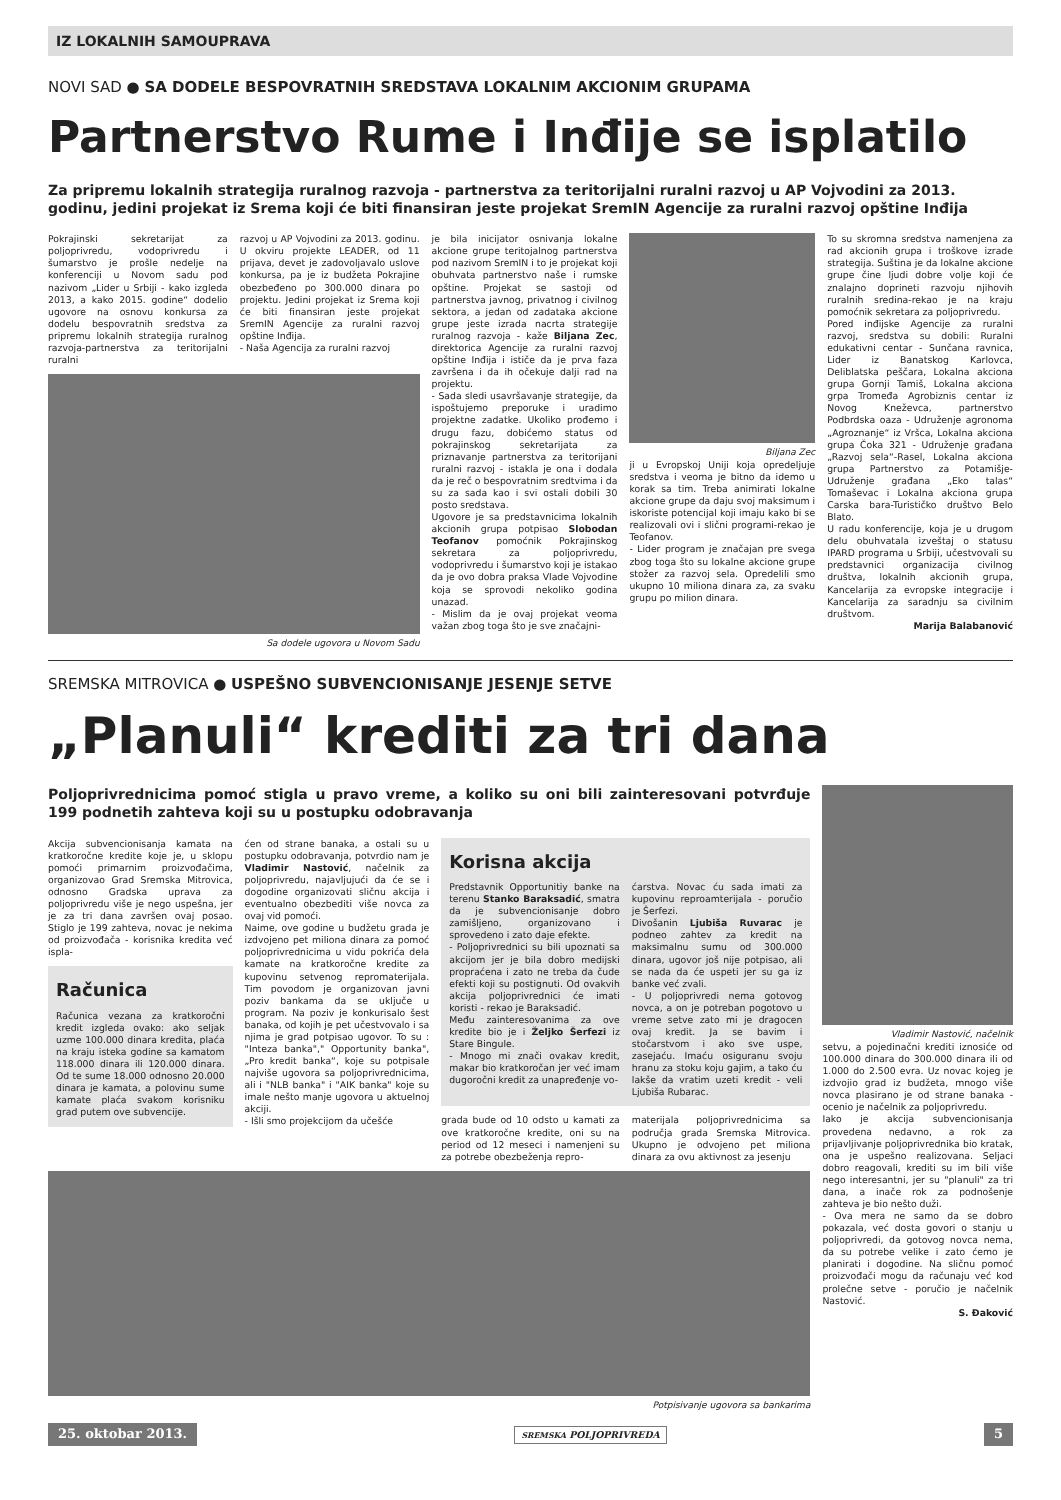IZ LOKALNIH SAMOUPRAVA
NOVI SAD ● SA DODELE BESPOVRATNIH SREDSTAVA LOKALNIM AKCIONIM GRUPAMA
Partnerstvo Rume i Inđije se isplatilo
Za pripremu lokalnih strategija ruralnog razvoja - partnerstva za teritorijalni ruralni razvoj u AP Vojvodini za 2013. godinu, jedini projekat iz Srema koji će biti finansiran jeste projekat SremIN Agencije za ruralni razvoj opštine Inđija
Pokrajinski sekretarijat za poljoprivredu, vodoprivredu i šumarstvo je prošle nedelje na konferenciji u Novom sadu pod nazivom „Lider u Srbiji - kako izgleda 2013, a kako 2015. godine“ dodelio ugovore na osnovu konkursa za dodelu bespovratnih sredstva za pripremu lokalnih strategija ruralnog razvoja-partnerstva za teritorijalni ruralni
razvoj u AP Vojvodini za 2013. godinu. U okviru projekte LEADER, od 11 prijava, devet je zadovoljavalo uslove konkursa, pa je iz budžeta Pokrajine obezbeđeno po 300.000 dinara po projektu. Jedini projekat iz Srema koji će biti finansiran jeste projekat SremIN Agencije za ruralni razvoj opštine Inđija.
- Naša Agencija za ruralni razvoj
Sa dodele ugovora u Novom Sadu
je bila inicijator osnivanja lokalne akcione grupe teritojalnog partnerstva pod nazivom SremIN i to je projekat koji obuhvata partnerstvo naše i rumske opštine. Projekat se sastoji od partnerstva javnog, privatnog i civilnog sektora, a jedan od zadataka akcione grupe jeste izrada nacrta strategije ruralnog razvoja - kaže Biljana Zec, direktorica Agencije za ruralni razvoj opštine Inđija i ističe da je prva faza završena i da ih očekuje dalji rad na projektu.
- Sada sledi usavršavanje strategije, da ispoštujemo preporuke i uradimo projektne zadatke. Ukoliko prođemo i drugu fazu, dobićemo status od pokrajinskog sekretarijata za priznavanje partnerstva za teritorijani ruralni razvoj - istakla je ona i dodala da je reč o bespovratnim sredtvima i da su za sada kao i svi ostali dobili 30 posto sredstava.
Ugovore je sa predstavnicima lokalnih akcionih grupa potpisao Slobodan Teofanov pomoćnik Pokrajinskog sekretara za poljoprivredu, vodoprivredu i šumarstvo koji je istakao da je ovo dobra praksa Vlade Vojvodine koja se sprovodi nekoliko godina unazad.
- Mislim da je ovaj projekat veoma važan zbog toga što je sve značajni-
Biljana Zec
ji u Evropskoj Uniji koja opredeljuje sredstva i veoma je bitno da idemo u korak sa tim. Treba animirati lokalne akcione grupe da daju svoj maksimum i iskoriste potencijal koji imaju kako bi se realizovali ovi i slični programi-rekao je Teofanov.
- Lider program je značajan pre svega zbog toga što su lokalne akcione grupe stožer za razvoj sela. Opredelili smo ukupno 10 miliona dinara za, za svaku grupu po milion dinara.
To su skromna sredstva namenjena za rad akcionih grupa i troškove izrade strategija. Suština je da lokalne akcione grupe čine ljudi dobre volje koji će znalajno doprineti razvoju njihovih ruralnih sredina-rekao je na kraju pomoćnik sekretara za poljoprivredu.
Pored inđijske Agencije za ruralni razvoj, sredstva su dobili: Ruralni edukativni centar - Sunčana ravnica, Lider iz Banatskog Karlovca, Deliblatska peščara, Lokalna akciona grupa Gornji Tamiš, Lokalna akciona grpa Tromeđa Agrobiznis centar iz Novog Kneževca, partnerstvo Podbrdska oaza - Udruženje agronoma „Agroznanje“ iz Vršca, Lokalna akciona grupa Čoka 321 - Udruženje građana „Razvoj sela“-Rasel, Lokalna akciona grupa Partnerstvo za Potamišje-Udruženje građana „Eko talas“ Tomaševac i Lokalna akciona grupa Carska bara-Turističko društvo Belo Blato.
U radu konferencije, koja je u drugom delu obuhvatala izveštaj o statusu IPARD programa u Srbiji, učestvovali su predstavnici organizacija civilnog društva, lokalnih akcionih grupa, Kancelarija za evropske integracije i Kancelarija za saradnju sa civilnim društvom.
Marija Balabanović
SREMSKA MITROVICA ● USPEŠNO SUBVENCIONISANJE JESENJE SETVE
„Planuli“ krediti za tri dana
Poljoprivrednicima pomoć stigla u pravo vreme, a koliko su oni bili zainteresovani potvrđuje 199 podnetih zahteva koji su u postupku odobravanja
Akcija subvencionisanja kamata na kratkoročne kredite koje je, u sklopu pomoći primarnim proizvođačima, organizovao Grad Sremska Mitrovica, odnosno Gradska uprava za poljoprivredu više je nego uspešna, jer je za tri dana završen ovaj posao. Stiglo je 199 zahteva, novac je nekima od proizvođača - korisnika kredita već ispla-
Računica
Računica vezana za kratkoročni kredit izgleda ovako: ako seljak uzme 100.000 dinara kredita, plaća na kraju isteka godine sa kamatom 118.000 dinara ili 120.000 dinara. Od te sume 18.000 odnosno 20.000 dinara je kamata, a polovinu sume kamate plaća svakom korisniku grad putem ove subvencije.
ćen od strane banaka, a ostali su u postupku odobravanja, potvrdio nam je Vladimir Nastović, načelnik za poljoprivredu, najavljujući da će se i dogodine organizovati sličnu akcija i eventualno obezbediti više novca za ovaj vid pomoći.
Naime, ove godine u budžetu grada je izdvojeno pet miliona dinara za pomoć poljoprivrednicima u vidu pokrića dela kamate na kratkoročne kredite za kupovinu setvenog repromaterijala. Tim povodom je organizovan javni poziv bankama da se uključe u program. Na poziv je konkurisalo šest banaka, od kojih je pet učestvovalo i sa njima je grad potpisao ugovor. To su : "Inteza banka"," Opportunity banka", „Pro kredit banka“, koje su potpisale najviše ugovora sa poljoprivrednicima, ali i "NLB banka" i "AIK banka" koje su imale nešto manje ugovora u aktuelnoj akciji.
- Išli smo projekcijom da učešće
Korisna akcija
Predstavnik Opportunitiy banke na terenu Stanko Baraksadić, smatra da je subvencionisanje dobro zamišljeno, organizovano i sprovedeno i zato daje efekte.
- Poljoprivrednici su bili upoznati sa akcijom jer je bila dobro medijski propraćena i zato ne treba da čude efekti koji su postignuti. Od ovakvih akcija poljoprivrednici će imati koristi - rekao je Baraksadić.
Među zainteresovanima za ove kredite bio je i Željko Šerfezi iz Stare Bingule.
- Mnogo mi znači ovakav kredit, makar bio kratkoročan jer već imam dugoročni kredit za unapređenje vo-
ćarstva. Novac ću sada imati za kupovinu reproamterijala - poručio je Šerfezi.
Divošanin Ljubiša Ruvarac je podneo zahtev za kredit na maksimalnu sumu od 300.000 dinara, ugovor još nije potpisao, ali se nada da će uspeti jer su ga iz banke već zvali.
- U poljoprivredi nema gotovog novca, a on je potreban pogotovo u vreme setve zato mi je dragocen ovaj kredit. Ja se bavim i stočarstvom i ako sve uspe, zasejaću. Imaću osiguranu svoju hranu za stoku koju gajim, a tako ću lakše da vratim uzeti kredit - veli Ljubiša Rubarac.
grada bude od 10 odsto u kamati za ove kratkoročne kredite, oni su na period od 12 meseci i namenjeni su za potrebe obezbeženja repro-
materijala poljoprivrednicima sa područja grada Sremska Mitrovica. Ukupno je odvojeno pet miliona dinara za ovu aktivnost za jesenju
Potpisivanje ugovora sa bankarima
Vladimir Nastović, načelnik
setvu, a pojedinačni krediti iznosiće od 100.000 dinara do 300.000 dinara ili od 1.000 do 2.500 evra. Uz novac kojeg je izdvojio grad iz budžeta, mnogo više novca plasirano je od strane banaka - ocenio je načelnik za poljoprivredu.
Iako je akcija subvencionisanja provedena nedavno, a rok za prijavljivanje poljoprivrednika bio kratak, ona je uspešno realizovana. Seljaci dobro reagovali, krediti su im bili više nego interesantni, jer su "planuli" za tri dana, a inače rok za podnošenje zahteva je bio nešto duži.
- Ova mera ne samo da se dobro pokazala, već dosta govori o stanju u poljoprivredi, da gotovog novca nema, da su potrebe velike i zato ćemo je planirati i dogodine. Na sličnu pomoć proizvođači mogu da računaju već kod prolečne setve - poručio je načelnik Nastović.
S. Đaković
25. oktobar 2013. SREMSKA POLJOPRIVREDA 5